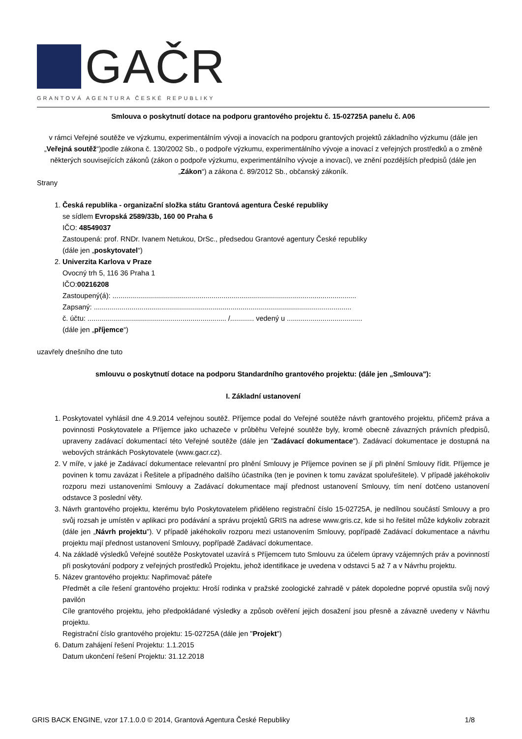GAČR
GRANTOVÁ AGENTURA ČESKÉ REPUBLIKY
Smlouva o poskytnutí dotace na podporu grantového projektu č. 15-02725A panelu č. A06
v rámci Veřejné soutěže ve výzkumu, experimentálním vývoji a inovacích na podporu grantových projektů základního výzkumu (dále jen „Veřejná soutěž“)podle zákona č. 130/2002 Sb., o podpoře výzkumu, experimentálního vývoje a inovací z veřejných prostředků a o změně některých souvisejících zákonů (zákon o podpoře výzkumu, experimentálního vývoje a inovací), ve znění pozdějších předpisů (dále jen „Zákon“) a zákona č. 89/2012 Sb., občanský zákoník.
Strany
1. Česká republika - organizační složka státu Grantová agentura České republiky
se sídlem Evropská 2589/33b, 160 00 Praha 6
IČO: 48549037
Zastoupená: prof. RNDr. Ivanem Netukou, DrSc., předsedou Grantové agentury České republiky
(dále jen „poskytovatel“)
2. Univerzita Karlova v Praze
Ovocný trh 5, 116 36 Praha 1
IČO:00216208
Zastoupený(á): ...........................................................................................................................
Zapsaný: ..................................................................................................................................
č. účtu: ...................................................................... /............ vedený u ......................................
(dále jen „příjemce“)
uzavřely dnešního dne tuto
smlouvu o poskytnutí dotace na podporu Standardního grantového projektu: (dále jen „Smlouva"):
I. Základní ustanovení
1. Poskytovatel vyhlásil dne 4.9.2014 veřejnou soutěž. Příjemce podal do Veřejné soutěže návrh grantového projektu, přičemž práva a povinnosti Poskytovatele a Příjemce jako uchazeče v průběhu Veřejné soutěže byly, kromě obecně závazných právních předpisů, upraveny zadávací dokumentací této Veřejné soutěže (dále jen "Zadávací dokumentace"). Zadávací dokumentace je dostupná na webových stránkách Poskytovatele (www.gacr.cz).
2. V míře, v jaké je Zadávací dokumentace relevantní pro plnění Smlouvy je Příjemce povinen se jí při plnění Smlouvy řídit. Příjemce je povinen k tomu zavázat i Řešitele a případného dalšího účastníka (ten je povinen k tomu zavázat spoluřešitele). V případě jakéhokoliv rozporu mezi ustanoveními Smlouvy a Zadávací dokumentace mají přednost ustanovení Smlouvy, tím není dotčeno ustanovení odstavce 3 poslední věty.
3. Návrh grantového projektu, kterému bylo Poskytovatelem přiděleno registrační číslo 15-02725A, je nedílnou součástí Smlouvy a pro svůj rozsah je umístěn v aplikaci pro podávání a správu projektů GRIS na adrese www.gris.cz, kde si ho řešitel může kdykoliv zobrazit (dále jen „Návrh projektu"). V případě jakéhokoliv rozporu mezi ustanovením Smlouvy, popřípadě Zadávací dokumentace a návrhu projektu mají přednost ustanovení Smlouvy, popřípadě Zadávací dokumentace.
4. Na základě výsledků Veřejné soutěže Poskytovatel uzavírá s Příjemcem tuto Smlouvu za účelem úpravy vzájemných práv a povinností při poskytování podpory z veřejných prostředků Projektu, jehož identifikace je uvedena v odstavci 5 až 7 a v Návrhu projektu.
5. Název grantového projektu: Napřimovač páteře
Předmět a cíle řešení grantového projektu: Hroší rodinka v pražské zoologické zahradě v pátek dopoledne poprvé opustila svůj nový pavilón
Cíle grantového projektu, jeho předpokládané výsledky a způsob ověření jejich dosažení jsou přesně a závazně uvedeny v Návrhu projektu.
Registrační číslo grantového projektu: 15-02725A (dále jen "Projekt")
6. Datum zahájení řešení Projektu: 1.1.2015
Datum ukončení řešení Projektu: 31.12.2018
GRIS BACK ENGINE, vzor 17.1.0.0 © 2014, Grantová Agentura České Republiky 1/8